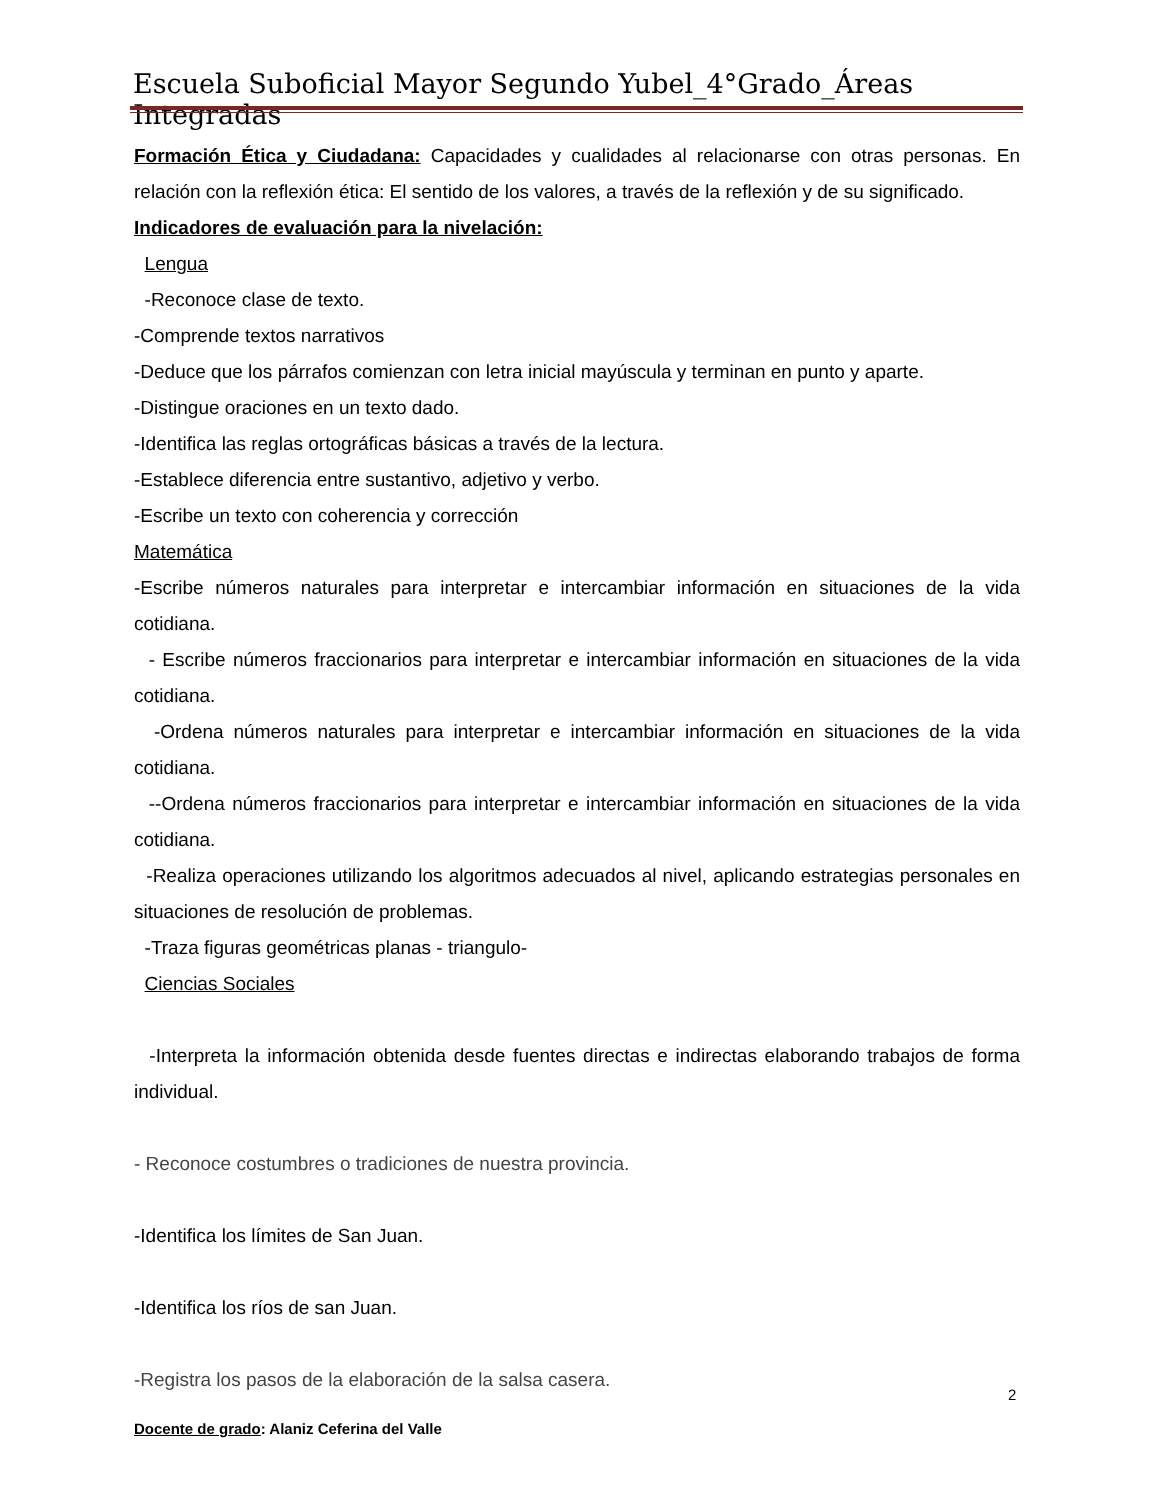Escuela Suboficial Mayor Segundo Yubel_4°Grado_Áreas Integradas
Formación Ética y Ciudadana: Capacidades y cualidades al relacionarse con otras personas. En relación con la reflexión ética: El sentido de los valores, a través de la reflexión y de su significado.
Indicadores de evaluación para la nivelación:
Lengua
-Reconoce clase de texto.
-Comprende textos narrativos
-Deduce que los párrafos comienzan con letra inicial mayúscula y terminan en punto y aparte.
-Distingue oraciones en un texto dado.
-Identifica las reglas ortográficas básicas a través de la lectura.
-Establece diferencia entre sustantivo, adjetivo y verbo.
-Escribe un texto con coherencia y corrección
Matemática
-Escribe números naturales para interpretar e intercambiar información en situaciones de la vida cotidiana.
- Escribe números fraccionarios para interpretar e intercambiar información en situaciones de la vida cotidiana.
-Ordena números naturales para interpretar e intercambiar información en situaciones de la vida cotidiana.
--Ordena números fraccionarios para interpretar e intercambiar información en situaciones de la vida cotidiana.
-Realiza operaciones utilizando los algoritmos adecuados al nivel, aplicando estrategias personales en situaciones de resolución de problemas.
-Traza figuras geométricas planas - triangulo-
Ciencias Sociales
-Interpreta la información obtenida desde fuentes directas e indirectas elaborando trabajos de forma individual.
- Reconoce costumbres o tradiciones de nuestra provincia.
-Identifica los límites de San Juan.
-Identifica los ríos de san Juan.
-Registra los pasos de la elaboración de la salsa casera.
2
Docente de grado: Alaniz Ceferina del Valle